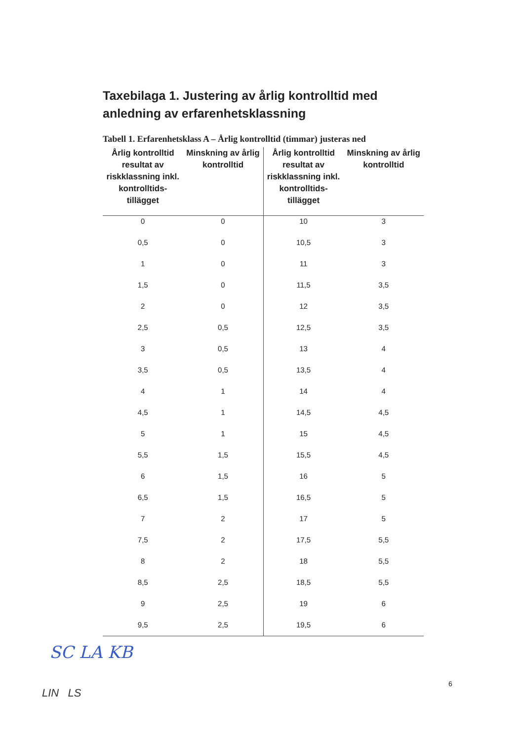Taxebilaga 1. Justering av årlig kontrolltid med anledning av erfarenhetsklassning
Tabell 1. Erfarenhetsklass A – Årlig kontrolltid (timmar) justeras ned
| Årlig kontrolltid resultat av riskklassning inkl. kontrolltids-tillägget | Minskning av årlig kontrolltid | Årlig kontrolltid resultat av riskklassning inkl. kontrolltids-tillägget | Minskning av årlig kontrolltid |
| --- | --- | --- | --- |
| 0 | 0 | 10 | 3 |
| 0,5 | 0 | 10,5 | 3 |
| 1 | 0 | 11 | 3 |
| 1,5 | 0 | 11,5 | 3,5 |
| 2 | 0 | 12 | 3,5 |
| 2,5 | 0,5 | 12,5 | 3,5 |
| 3 | 0,5 | 13 | 4 |
| 3,5 | 0,5 | 13,5 | 4 |
| 4 | 1 | 14 | 4 |
| 4,5 | 1 | 14,5 | 4,5 |
| 5 | 1 | 15 | 4,5 |
| 5,5 | 1,5 | 15,5 | 4,5 |
| 6 | 1,5 | 16 | 5 |
| 6,5 | 1,5 | 16,5 | 5 |
| 7 | 2 | 17 | 5 |
| 7,5 | 2 | 17,5 | 5,5 |
| 8 | 2 | 18 | 5,5 |
| 8,5 | 2,5 | 18,5 | 5,5 |
| 9 | 2,5 | 19 | 6 |
| 9,5 | 2,5 | 19,5 | 6 |
SC LA KB
6
LIN LS